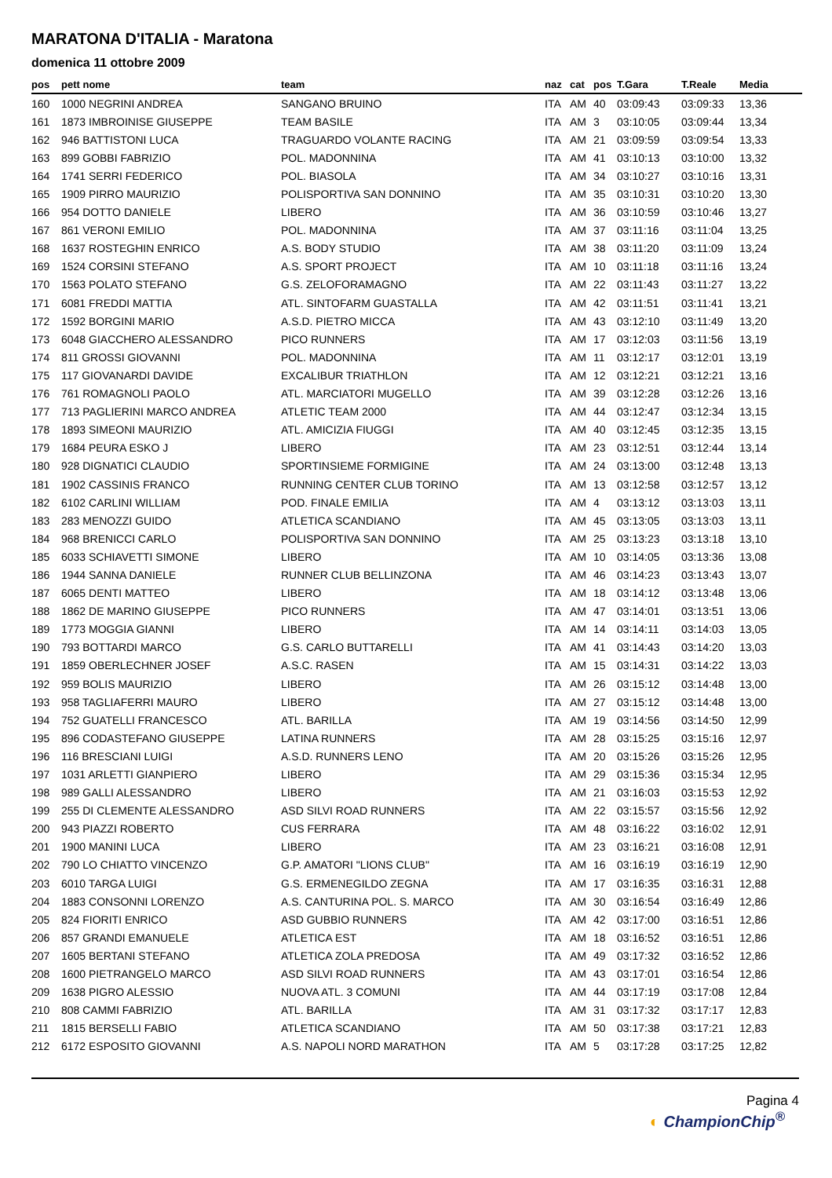MARATONA D'ITALIA - Maratona
domenica 11 ottobre 2009
| pos | pett nome | team | naz | cat | pos | T.Gara | T.Reale | Media |
| --- | --- | --- | --- | --- | --- | --- | --- | --- |
| 160 | 1000 NEGRINI ANDREA | SANGANO BRUINO | ITA | AM | 40 | 03:09:43 | 03:09:33 | 13,36 |
| 161 | 1873 IMBROINISE GIUSEPPE | TEAM BASILE | ITA | AM | 3 | 03:10:05 | 03:09:44 | 13,34 |
| 162 | 946 BATTISTONI LUCA | TRAGUARDO VOLANTE RACING | ITA | AM | 21 | 03:09:59 | 03:09:54 | 13,33 |
| 163 | 899 GOBBI FABRIZIO | POL. MADONNINA | ITA | AM | 41 | 03:10:13 | 03:10:00 | 13,32 |
| 164 | 1741 SERRI FEDERICO | POL. BIASOLA | ITA | AM | 34 | 03:10:27 | 03:10:16 | 13,31 |
| 165 | 1909 PIRRO MAURIZIO | POLISPORTIVA SAN DONNINO | ITA | AM | 35 | 03:10:31 | 03:10:20 | 13,30 |
| 166 | 954 DOTTO DANIELE | LIBERO | ITA | AM | 36 | 03:10:59 | 03:10:46 | 13,27 |
| 167 | 861 VERONI EMILIO | POL. MADONNINA | ITA | AM | 37 | 03:11:16 | 03:11:04 | 13,25 |
| 168 | 1637 ROSTEGHIN ENRICO | A.S. BODY STUDIO | ITA | AM | 38 | 03:11:20 | 03:11:09 | 13,24 |
| 169 | 1524 CORSINI STEFANO | A.S. SPORT PROJECT | ITA | AM | 10 | 03:11:18 | 03:11:16 | 13,24 |
| 170 | 1563 POLATO STEFANO | G.S. ZELOFORAMAGNO | ITA | AM | 22 | 03:11:43 | 03:11:27 | 13,22 |
| 171 | 6081 FREDDI MATTIA | ATL. SINTOFARM GUASTALLA | ITA | AM | 42 | 03:11:51 | 03:11:41 | 13,21 |
| 172 | 1592 BORGINI MARIO | A.S.D. PIETRO MICCA | ITA | AM | 43 | 03:12:10 | 03:11:49 | 13,20 |
| 173 | 6048 GIACCHERO ALESSANDRO | PICO RUNNERS | ITA | AM | 17 | 03:12:03 | 03:11:56 | 13,19 |
| 174 | 811 GROSSI GIOVANNI | POL. MADONNINA | ITA | AM | 11 | 03:12:17 | 03:12:01 | 13,19 |
| 175 | 117 GIOVANARDI DAVIDE | EXCALIBUR TRIATHLON | ITA | AM | 12 | 03:12:21 | 03:12:21 | 13,16 |
| 176 | 761 ROMAGNOLI PAOLO | ATL. MARCIATORI MUGELLO | ITA | AM | 39 | 03:12:28 | 03:12:26 | 13,16 |
| 177 | 713 PAGLIERINI MARCO ANDREA | ATLETIC TEAM 2000 | ITA | AM | 44 | 03:12:47 | 03:12:34 | 13,15 |
| 178 | 1893 SIMEONI MAURIZIO | ATL. AMICIZIA FIUGGI | ITA | AM | 40 | 03:12:45 | 03:12:35 | 13,15 |
| 179 | 1684 PEURA ESKO J | LIBERO | ITA | AM | 23 | 03:12:51 | 03:12:44 | 13,14 |
| 180 | 928 DIGNATICI CLAUDIO | SPORTINSIEME FORMIGINE | ITA | AM | 24 | 03:13:00 | 03:12:48 | 13,13 |
| 181 | 1902 CASSINIS FRANCO | RUNNING CENTER CLUB TORINO | ITA | AM | 13 | 03:12:58 | 03:12:57 | 13,12 |
| 182 | 6102 CARLINI WILLIAM | POD. FINALE EMILIA | ITA | AM | 4 | 03:13:12 | 03:13:03 | 13,11 |
| 183 | 283 MENOZZI GUIDO | ATLETICA SCANDIANO | ITA | AM | 45 | 03:13:05 | 03:13:03 | 13,11 |
| 184 | 968 BRENICCI CARLO | POLISPORTIVA SAN DONNINO | ITA | AM | 25 | 03:13:23 | 03:13:18 | 13,10 |
| 185 | 6033 SCHIAVETTI SIMONE | LIBERO | ITA | AM | 10 | 03:14:05 | 03:13:36 | 13,08 |
| 186 | 1944 SANNA DANIELE | RUNNER CLUB BELLINZONA | ITA | AM | 46 | 03:14:23 | 03:13:43 | 13,07 |
| 187 | 6065 DENTI MATTEO | LIBERO | ITA | AM | 18 | 03:14:12 | 03:13:48 | 13,06 |
| 188 | 1862 DE MARINO GIUSEPPE | PICO RUNNERS | ITA | AM | 47 | 03:14:01 | 03:13:51 | 13,06 |
| 189 | 1773 MOGGIA GIANNI | LIBERO | ITA | AM | 14 | 03:14:11 | 03:14:03 | 13,05 |
| 190 | 793 BOTTARDI MARCO | G.S. CARLO BUTTARELLI | ITA | AM | 41 | 03:14:43 | 03:14:20 | 13,03 |
| 191 | 1859 OBERLECHNER JOSEF | A.S.C. RASEN | ITA | AM | 15 | 03:14:31 | 03:14:22 | 13,03 |
| 192 | 959 BOLIS MAURIZIO | LIBERO | ITA | AM | 26 | 03:15:12 | 03:14:48 | 13,00 |
| 193 | 958 TAGLIAFERRI MAURO | LIBERO | ITA | AM | 27 | 03:15:12 | 03:14:48 | 13,00 |
| 194 | 752 GUATELLI FRANCESCO | ATL. BARILLA | ITA | AM | 19 | 03:14:56 | 03:14:50 | 12,99 |
| 195 | 896 CODASTEFANO GIUSEPPE | LATINA RUNNERS | ITA | AM | 28 | 03:15:25 | 03:15:16 | 12,97 |
| 196 | 116 BRESCIANI LUIGI | A.S.D. RUNNERS LENO | ITA | AM | 20 | 03:15:26 | 03:15:26 | 12,95 |
| 197 | 1031 ARLETTI GIANPIERO | LIBERO | ITA | AM | 29 | 03:15:36 | 03:15:34 | 12,95 |
| 198 | 989 GALLI ALESSANDRO | LIBERO | ITA | AM | 21 | 03:16:03 | 03:15:53 | 12,92 |
| 199 | 255 DI CLEMENTE ALESSANDRO | ASD SILVI ROAD RUNNERS | ITA | AM | 22 | 03:15:57 | 03:15:56 | 12,92 |
| 200 | 943 PIAZZI ROBERTO | CUS FERRARA | ITA | AM | 48 | 03:16:22 | 03:16:02 | 12,91 |
| 201 | 1900 MANINI LUCA | LIBERO | ITA | AM | 23 | 03:16:21 | 03:16:08 | 12,91 |
| 202 | 790 LO CHIATTO VINCENZO | G.P. AMATORI "LIONS CLUB" | ITA | AM | 16 | 03:16:19 | 03:16:19 | 12,90 |
| 203 | 6010 TARGA LUIGI | G.S. ERMENEGILDO ZEGNA | ITA | AM | 17 | 03:16:35 | 03:16:31 | 12,88 |
| 204 | 1883 CONSONNI LORENZO | A.S. CANTURINA POL. S. MARCO | ITA | AM | 30 | 03:16:54 | 03:16:49 | 12,86 |
| 205 | 824 FIORITI ENRICO | ASD GUBBIO RUNNERS | ITA | AM | 42 | 03:17:00 | 03:16:51 | 12,86 |
| 206 | 857 GRANDI EMANUELE | ATLETICA EST | ITA | AM | 18 | 03:16:52 | 03:16:51 | 12,86 |
| 207 | 1605 BERTANI STEFANO | ATLETICA ZOLA PREDOSA | ITA | AM | 49 | 03:17:32 | 03:16:52 | 12,86 |
| 208 | 1600 PIETRANGELO MARCO | ASD SILVI ROAD RUNNERS | ITA | AM | 43 | 03:17:01 | 03:16:54 | 12,86 |
| 209 | 1638 PIGRO ALESSIO | NUOVA ATL. 3 COMUNI | ITA | AM | 44 | 03:17:19 | 03:17:08 | 12,84 |
| 210 | 808 CAMMI FABRIZIO | ATL. BARILLA | ITA | AM | 31 | 03:17:32 | 03:17:17 | 12,83 |
| 211 | 1815 BERSELLI FABIO | ATLETICA SCANDIANO | ITA | AM | 50 | 03:17:38 | 03:17:21 | 12,83 |
| 212 | 6172 ESPOSITO GIOVANNI | A.S. NAPOLI NORD MARATHON | ITA | AM | 5 | 03:17:28 | 03:17:25 | 12,82 |
Pagina 4
◐ ChampionChip<sup>®</sup>